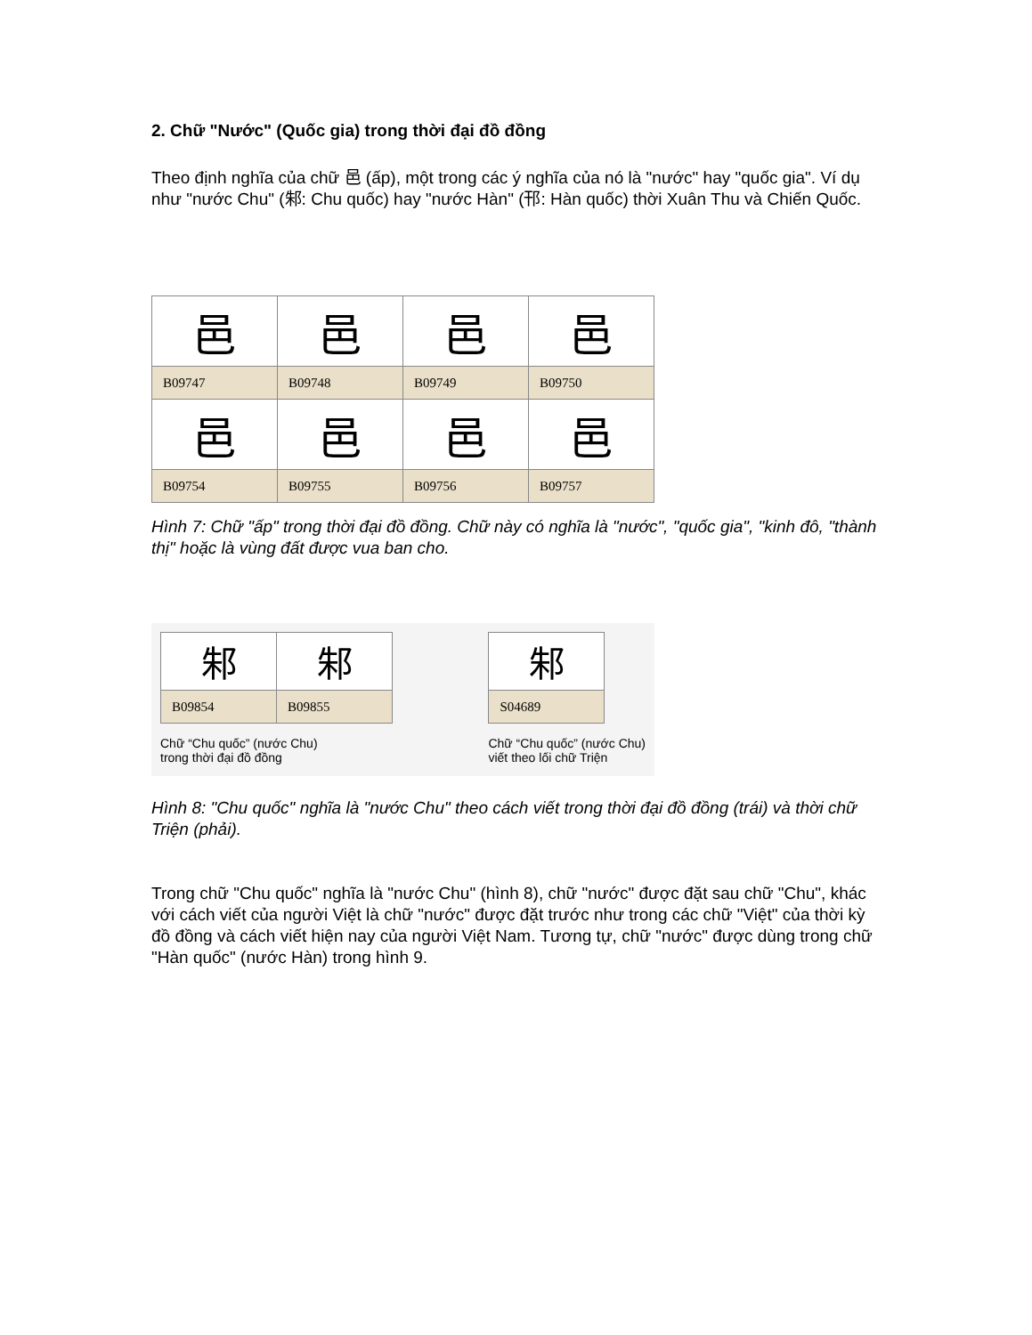2. Chữ "Nước" (Quốc gia) trong thời đại đồ đồng
Theo định nghĩa của chữ 邑 (ấp), một trong các ý nghĩa của nó là "nước" hay "quốc gia". Ví dụ như "nước Chu" (邾: Chu quốc) hay "nước Hàn" (邗: Hàn quốc) thời Xuân Thu và Chiến Quốc.
| 邑 | 邑 | 邑 | 邑 |
| B09747 | B09748 | B09749 | B09750 |
| 邑 | 邑 | 邑 | 邑 |
| B09754 | B09755 | B09756 | B09757 |
Hình 7: Chữ "ấp" trong thời đại đồ đồng. Chữ này có nghĩa là "nước", "quốc gia", "kinh đô, "thành thị" hoặc là vùng đất được vua ban cho.
| 邾 | 邾 |
| B09854 | B09855 |
Chữ “Chu quốc” (nước Chu)
trong thời đại đồ đồng
| 邾 |
| S04689 |
Chữ “Chu quốc” (nước Chu)
viết theo lối chữ Triện
Hình 8: "Chu quốc" nghĩa là "nước Chu" theo cách viết trong thời đại đồ đồng (trái) và thời chữ Triện (phải).
Trong chữ "Chu quốc" nghĩa là "nước Chu" (hình 8), chữ "nước" được đặt sau chữ "Chu", khác với cách viết của người Việt là chữ "nước" được đặt trước như trong các chữ "Việt" của thời kỳ đồ đồng và cách viết hiện nay của người Việt Nam. Tương tự, chữ "nước" được dùng trong chữ "Hàn quốc" (nước Hàn) trong hình 9.